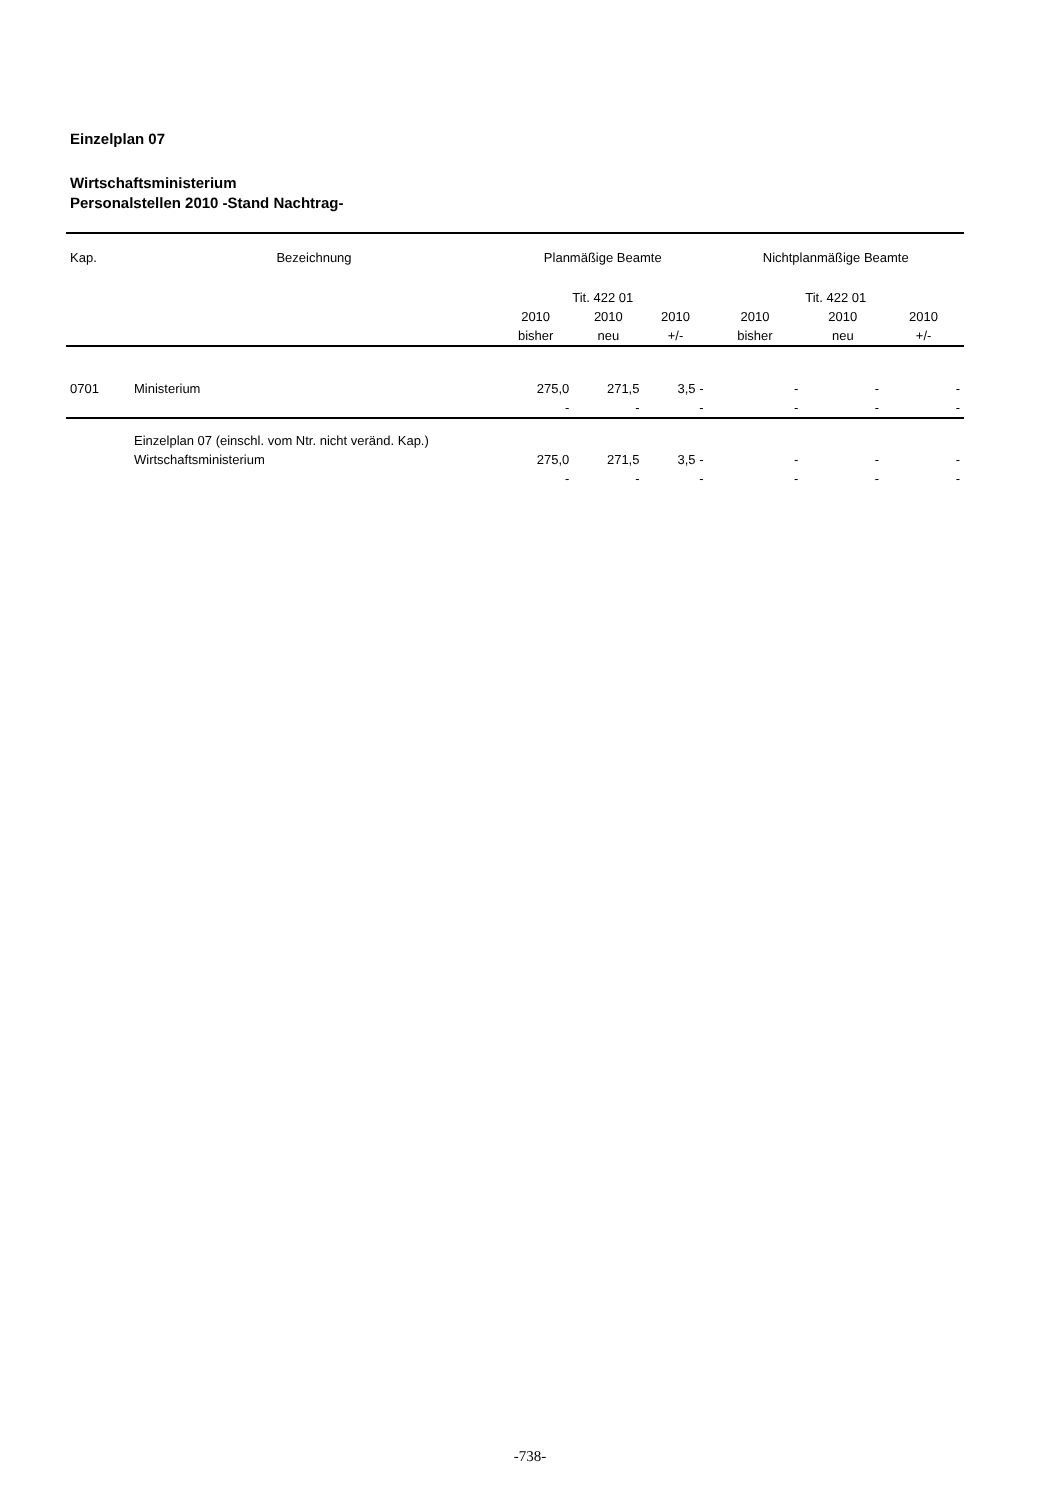Einzelplan 07
Wirtschaftsministerium
Personalstellen 2010 -Stand Nachtrag-
| Kap. | Bezeichnung | Planmäßige Beamte | | | Nichtplanmäßige Beamte | | |
| --- | --- | --- | --- | --- | --- | --- | --- |
| | | Tit. 422 01 | | | Tit. 422 01 | | |
| | | 2010 bisher | 2010 neu | 2010 +/- | 2010 bisher | 2010 neu | 2010 +/- |
| 0701 | Ministerium | 275,0 | 271,5 | 3,5 - | - | - | - |
| | | - | - | - | - | - | - |
| | Einzelplan 07 (einschl. vom Ntr. nicht veränd. Kap.) Wirtschaftsministerium | 275,0 | 271,5 | 3,5 - | - | - | - |
| | | - | - | - | - | - | - |
-738-